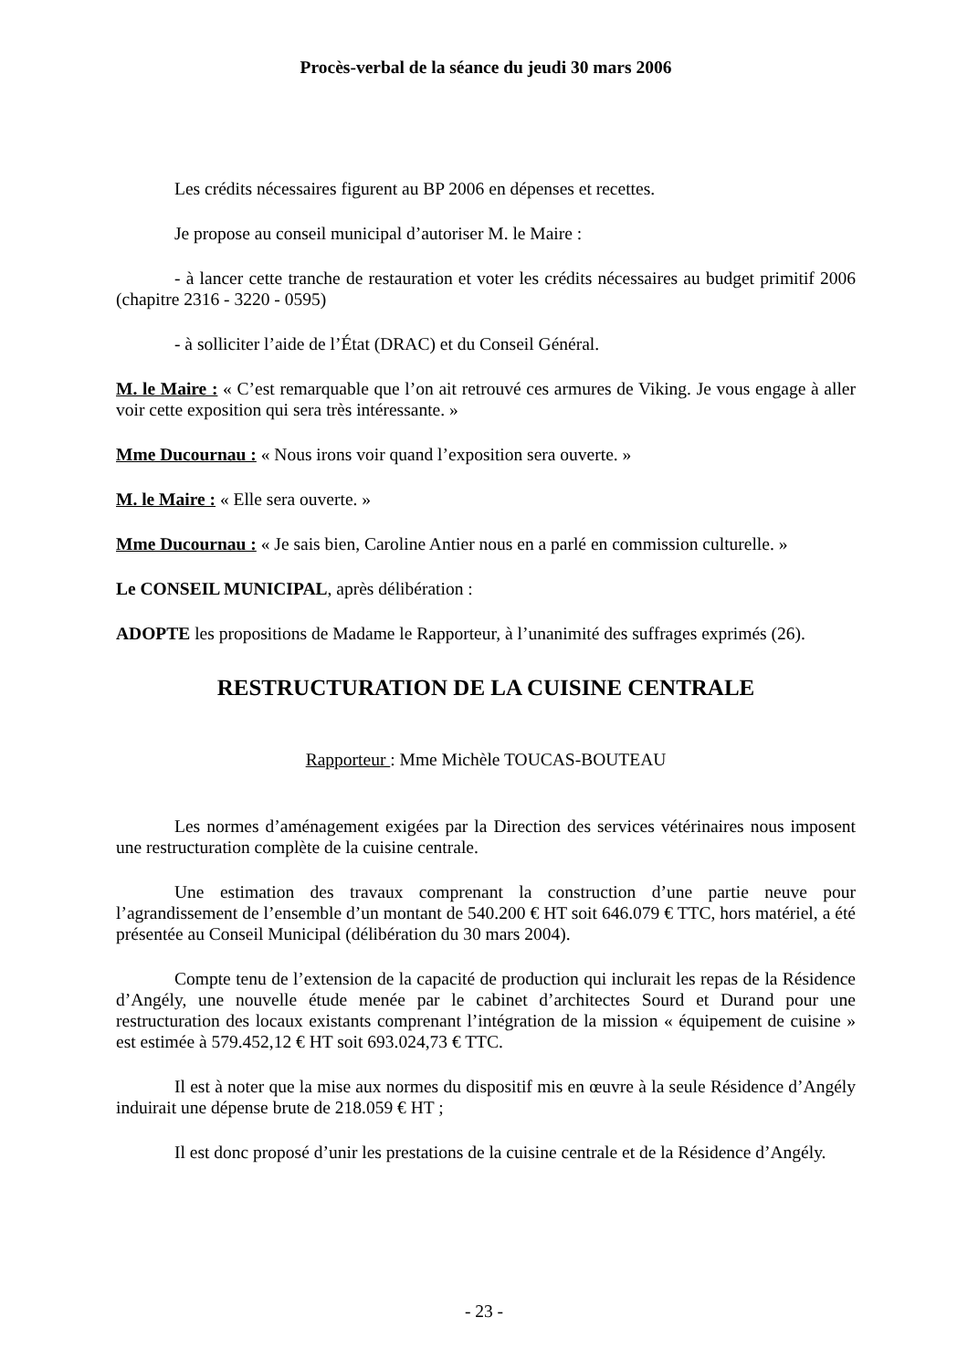Procès-verbal de la séance du jeudi 30 mars 2006
Les crédits nécessaires figurent au BP 2006 en dépenses et recettes.
Je propose au conseil municipal d’autoriser M. le Maire :
- à lancer cette tranche de restauration et voter les crédits nécessaires au budget primitif 2006 (chapitre 2316 - 3220 - 0595)
- à solliciter l’aide de l’État (DRAC) et du Conseil Général.
M. le Maire : « C’est remarquable que l’on ait retrouvé ces armures de Viking. Je vous engage à aller voir cette exposition qui sera très intéressante. »
Mme Ducournau : « Nous irons voir quand l’exposition sera ouverte. »
M. le Maire : « Elle sera ouverte. »
Mme Ducournau : « Je sais bien, Caroline Antier nous en a parlé en commission culturelle. »
Le CONSEIL MUNICIPAL, après délibération :
ADOPTE les propositions de Madame le Rapporteur, à l’unanimité des suffrages exprimés (26).
RESTRUCTURATION DE LA CUISINE CENTRALE
Rapporteur : Mme Michèle TOUCAS-BOUTEAU
Les normes d’aménagement exigées par la Direction des services vétérinaires nous imposent une restructuration complète de la cuisine centrale.
Une estimation des travaux comprenant la construction d’une partie neuve pour l’agrandissement de l’ensemble d’un montant de 540.200 € HT soit 646.079 € TTC, hors matériel, a été présentée au Conseil Municipal (délibération du 30 mars 2004).
Compte tenu de l’extension de la capacité de production qui inclurait les repas de la Résidence d’Angély, une nouvelle étude menée par le cabinet d’architectes Sourd et Durand pour une restructuration des locaux existants comprenant l’intégration de la mission « équipement de cuisine » est estimée à 579.452,12 € HT soit 693.024,73 € TTC.
Il est à noter que la mise aux normes du dispositif mis en œuvre à la seule Résidence d’Angély induirait une dépense brute de 218.059 € HT ;
Il est donc proposé d’unir les prestations de la cuisine centrale et de la Résidence d’Angély.
- 23 -